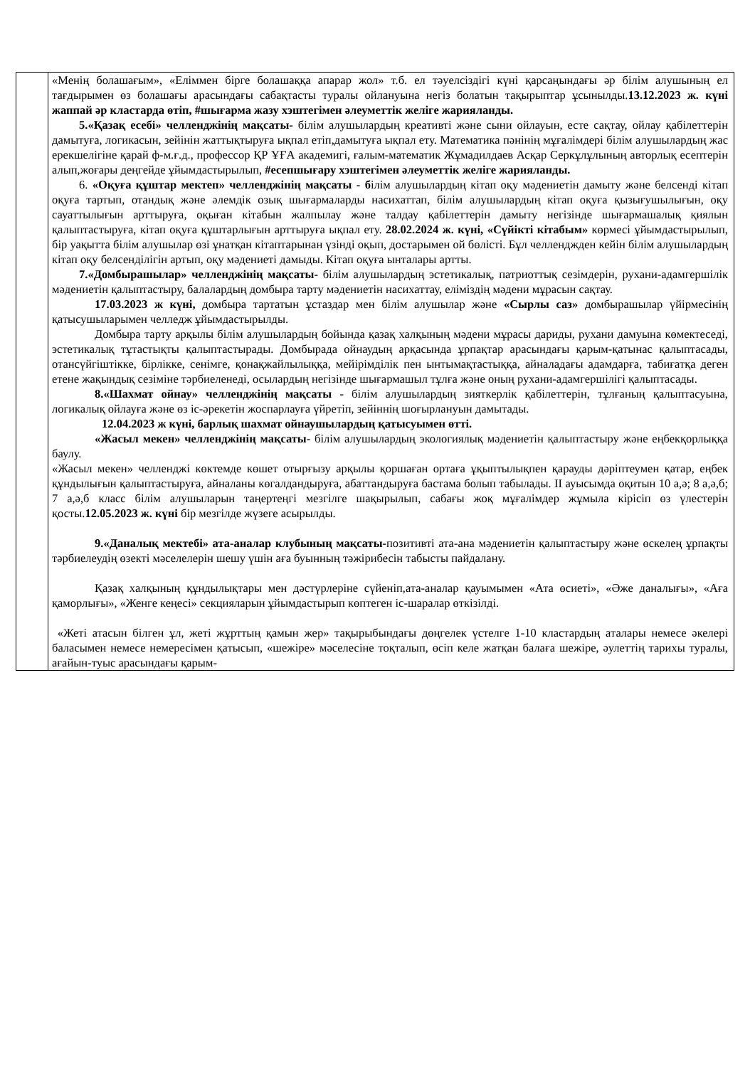| | «Менің болашағым», «Еліммен бірге болашаққа апарар жол» т.б. ел тәуелсіздігі күні қарсаңындағы әр білім алушының ел тағдырымен өз болашағы арасындағы сабақтасты туралы ойлануына негіз болатын тақырыптар ұсынылды. 13.12.2023 ж. күні жаппай әр кластарда өтіп, #шығарма жазу хэштегімен әлеуметтік желіге жарияланды. 5.«Қазақ есебі» челленджінің мақсаты- білім алушылардың креативті және сыни ойлауын, есте сақтау, ойлау қабілеттерін дамытуға, логикасын, зейінін жаттықтыруға ықпал етіп,дамытуға ықпал ету. Математика пәнінің мұғалімдері білім алушылардың жас ерекшелігіне қарай ф-м.ғ.д., профессор ҚР ҰҒА академигі, ғалым-математик Жұмадилдаев Асқар Серкұлұлының авторлық есептерін алып,жоғары деңгейде ұйымдастырылып, #есепшығару хэштегімен әлеуметтік желіге жарияланды. 6. «Оқуға құштар мектеп» челленджінің мақсаты - б ілім алушылардың кітап оқу мәдениетін дамыту және белсенді кітап оқуға тартып, отандық және әлемдік озық шығармаларды насихаттап, білім алушылардың кітап оқуға қызығушылығын, оқу сауаттылығын арттыруға, оқыған кітабын жалпылау және талдау қабілеттерін дамыту негізінде шығармашалық қиялын қалыптастыруға, кітап оқуға құштарлығын арттыруға ықпал ету. 28.02.2024 ж. күні, «Сүйікті кітабым» көрмесі ұйымдастырылып, бір уақытта білім алушылар өзі ұнатқан кітаптарынан үзінді оқып, достарымен ой бөлісті. Бұл челленджден кейін білім алушылардың кітап оқу белсенділігін артып, оқу мәдениеті дамыды. Кітап оқуға ынталары артты. 7.«Домбырашылар» челленджінің мақсаты- білім алушылардың эстетикалық, патриоттық сезімдерін, рухани-адамгершілік мәдениетін қалыптастыру, балалардың домбыра тарту мәдениетін насихаттау, еліміздің мәдени мұрасын сақтау. 17.03.2023 ж күні, домбыра тартатын ұстаздар мен білім алушылар және «Сырлы саз» домбырашылар үйірмесінің қатысушыларымен челледж ұйымдастырылды. Домбыра тарту арқылы білім алушылардың бойында қазақ халқының мәдени мұрасы дариды, рухани дамуына көмектеседі, эстетикалық тұтастықты қалыптастырады. Домбырада ойнаудың арқасында ұрпақтар арасындағы қарым-қатынас қалыптасады, отансүйгіштікке, бірлікке, сенімге, қонақжайлылыққа, мейірімділік пен ынтымақтастыққа, айналадағы адамдарға, табиғатқа деген етене жақындық сезіміне тәрбиеленеді, осылардың негізінде шығармашыл тұлға және оның рухани-адамгершілігі қалыптасады. 8.«Шахмат ойнау» челленджінің мақсаты - білім алушылардың зияткерлік қабілеттерін, тұлғаның қалыптасуына, логикалық ойлауға және өз іс-әрекетін жоспарлауға үйретіп, зейіннің шоғырлануын дамытады. 12.04.2023 ж күні, барлық шахмат ойнаушылардың қатысуымен өтті. «Жасыл мекен» челленджінің мақсаты- білім алушылардың экологиялық мәдениетін қалыптастыру және еңбекқорлыққа баулу. «Жасыл мекен» челленджі көктемде көшет отырғызу арқылы қоршаған ортаға ұқыптылықпен қарауды дәріптеумен қатар, еңбек құндылығын қалыптастыруға, айналаны көгалдандыруға, абаттандыруға бастама болып табылады. ІІ ауысымда оқитын 10 а,ә; 8 а,ә,б; 7 а,ә,б класс білім алушыларын таңертеңгі мезгілге шақырылып, сабағы жоқ мұғалімдер жұмыла кірісіп өз үлестерін қосты. 12.05.2023 ж. күні бір мезгілде жүзеге асырылды. 9.«Даналық мектебі» ата-аналар клубының мақсаты- позитивті ата-ана мәдениетін қалыптастыру және өскелең ұрпақты тәрбиелеудің өзекті мәселелерін шешу үшін аға буынның тәжірибесін табысты пайдалану. Қазақ халқының құндылықтары мен дәстүрлеріне сүйеніп,ата-аналар қауымымен «Ата өсиеті», «Әже даналығы», «Аға қаморлығы», «Женге кеңесі» секцияларын ұйымдастырып көптеген іс-шаралар өткізілді. «Жеті атасын білген ұл, жеті жұрттың қамын жер» тақырыбындағы дөңгелек үстелге 1-10 кластардың аталары немесе әкелері баласымен немесе немересімен қатысып, «шежіре» мәселесіне тоқталып, өсіп келе жатқан балаға шежіре, әулеттің тарихы туралы, ағайын-туыс арасындағы қарым- |